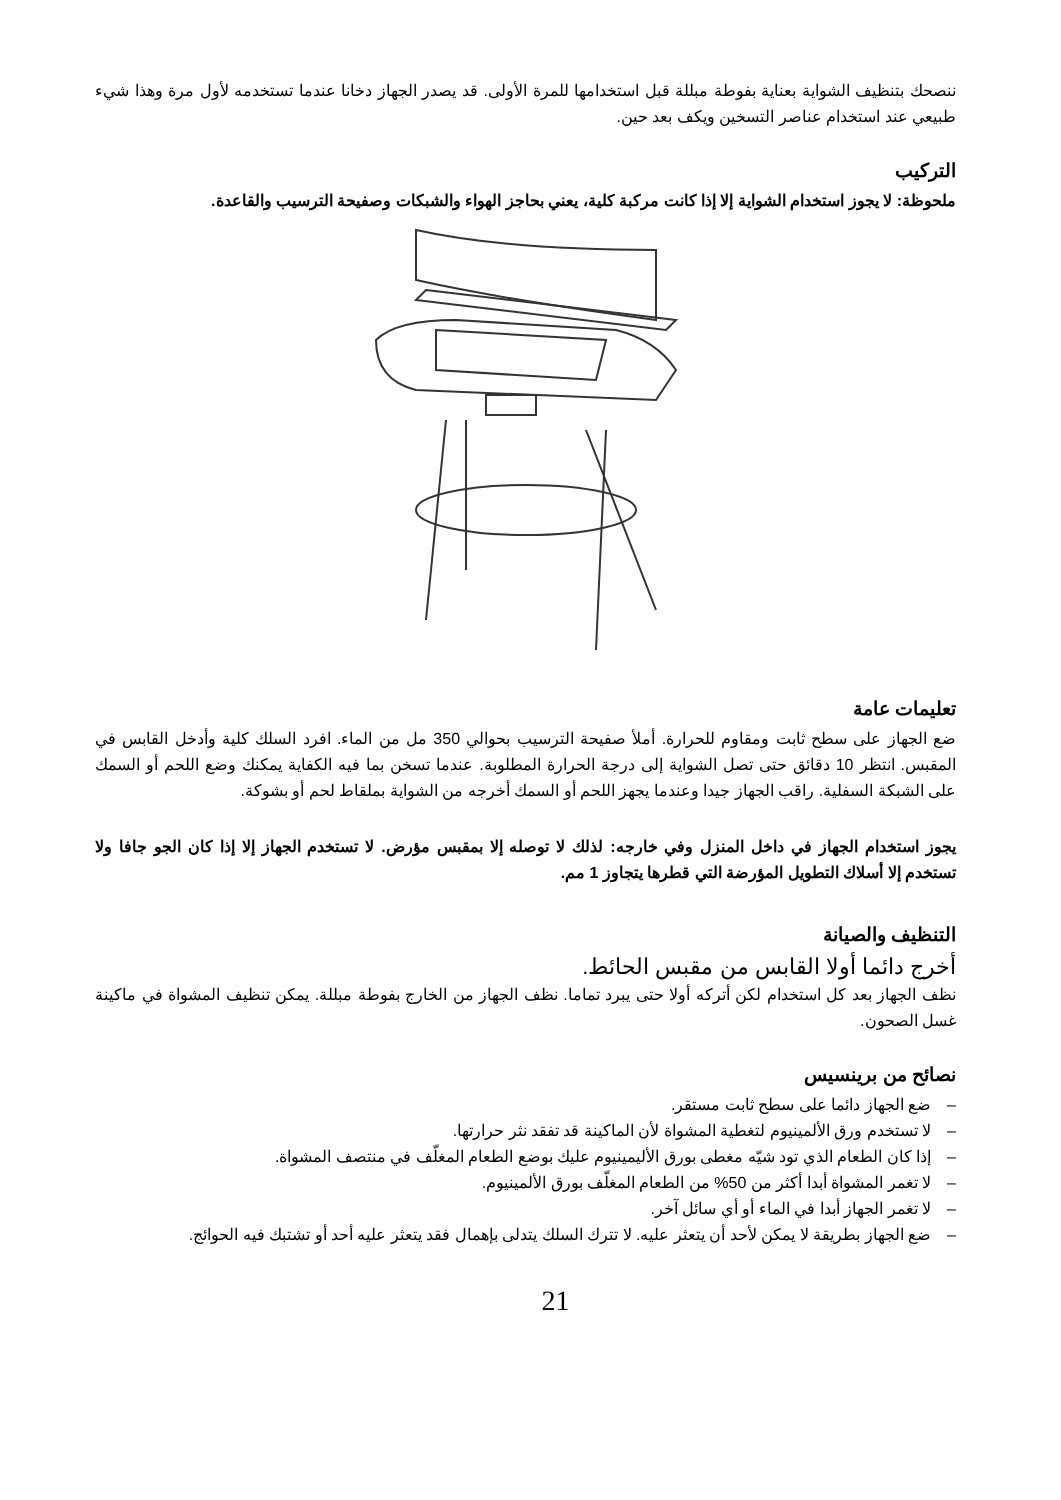ننصحك بتنظيف الشواية بعناية بفوطة مبللة قبل استخدامها للمرة الأولى. قد يصدر الجهاز دخانا عندما تستخدمه لأول مرة وهذا شيء طبيعي عند استخدام عناصر التسخين ويكف بعد حين.
التركيب
ملحوظة: لا يجوز استخدام الشواية إلا إذا كانت مركبة كلية، يعني بحاجز الهواء والشبكات وصفيحة الترسيب والقاعدة.
تعليمات عامة
ضع الجهاز على سطح ثابت ومقاوم للحرارة. أملأ صفيحة الترسيب بحوالي 350 مل من الماء. افرد السلك كلية وأدخل القابس في المقبس. انتظر 10 دقائق حتى تصل الشواية إلى درجة الحرارة المطلوبة. عندما تسخن بما فيه الكفاية يمكنك وضع اللحم أو السمك على الشبكة السفلية. راقب الجهاز جيدا وعندما يجهز اللحم أو السمك أخرجه من الشواية بملقاط لحم أو بشوكة.
يجوز استخدام الجهاز في داخل المنزل وفي خارجه: لذلك لا توصله إلا بمقبس مؤرض. لا تستخدم الجهاز إلا إذا كان الجو جافا ولا تستخدم إلا أسلاك التطويل المؤرضة التي قطرها يتجاوز 1 مم.
التنظيف والصيانة
أخرج دائما أولا القابس من مقبس الحائط.
نظف الجهاز بعد كل استخدام لكن أتركه أولا حتى يبرد تماما. نظف الجهاز من الخارج بفوطة مبللة. يمكن تنظيف المشواة في ماكينة غسل الصحون.
نصائح من برينسيس
– ضع الجهاز دائما على سطح ثابت مستقر.
– لا تستخدم ورق الألمينيوم لتغطية المشواة لأن الماكينة قد تفقد نثر حرارتها.
– إذا كان الطعام الذي تود شيّه مغطى بورق الأليمينيوم عليك بوضع الطعام المغلّف في منتصف المشواة.
– لا تغمر المشواة أبدا أكثر من 50% من الطعام المغلّف بورق الألمينيوم.
– لا تغمر الجهاز أبدا في الماء أو أي سائل آخر.
– ضع الجهاز بطريقة لا يمكن لأحد أن يتعثر عليه. لا تترك السلك يتدلى بإهمال فقد يتعثر عليه أحد أو تشتبك فيه الحوائج.
21